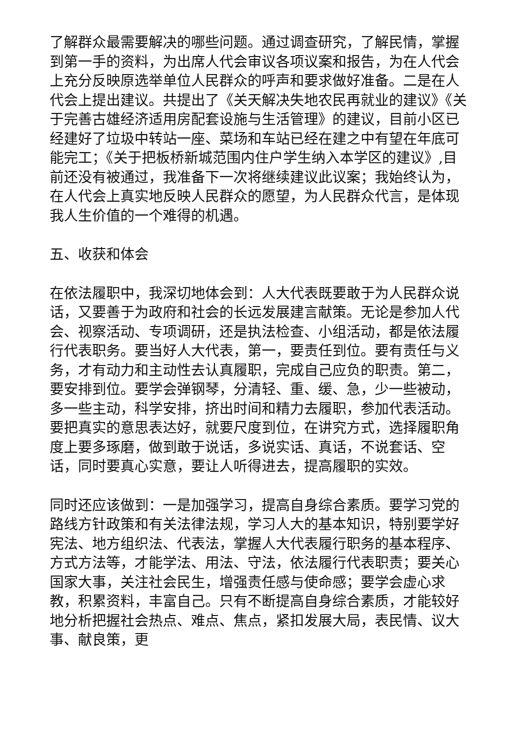了解群众最需要解决的哪些问题。通过调查研究，了解民情，掌握到第一手的资料，为出席人代会审议各项议案和报告，为在人代会上充分反映原选举单位人民群众的呼声和要求做好准备。二是在人代会上提出建议。共提出了《关天解决失地农民再就业的建议》《关于完善古雄经济适用房配套设施与生活管理》的建议，目前小区已经建好了垃圾中转站一座、菜场和车站已经在建之中有望在年底可能完工；《关于把板桥新城范围内住户学生纳入本学区的建议》,目前还没有被通过，我准备下一次将继续建议此议案；我始终认为，在人代会上真实地反映人民群众的愿望，为人民群众代言，是体现我人生价值的一个难得的机遇。
五、收获和体会
在依法履职中，我深切地体会到：人大代表既要敢于为人民群众说话，又要善于为政府和社会的长远发展建言献策。无论是参加人代会、视察活动、专项调研，还是执法检查、小组活动，都是依法履行代表职务。要当好人大代表，第一，要责任到位。要有责任与义务，才有动力和主动性去认真履职，完成自己应负的职责。第二，要安排到位。要学会弹钢琴，分清轻、重、缓、急，少一些被动，多一些主动，科学安排，挤出时间和精力去履职，参加代表活动。要把真实的意思表达好，就要尺度到位，在讲究方式，选择履职角度上要多琢磨，做到敢于说话，多说实话、真话，不说套话、空话，同时要真心实意，要让人听得进去，提高履职的实效。
同时还应该做到：一是加强学习，提高自身综合素质。要学习党的路线方针政策和有关法律法规，学习人大的基本知识，特别要学好宪法、地方组织法、代表法，掌握人大代表履行职务的基本程序、方式方法等，才能学法、用法、守法，依法履行代表职责；要关心国家大事，关注社会民生，增强责任感与使命感；要学会虚心求教，积累资料，丰富自己。只有不断提高自身综合素质，才能较好地分析把握社会热点、难点、焦点，紧扣发展大局，表民情、议大事、献良策，更